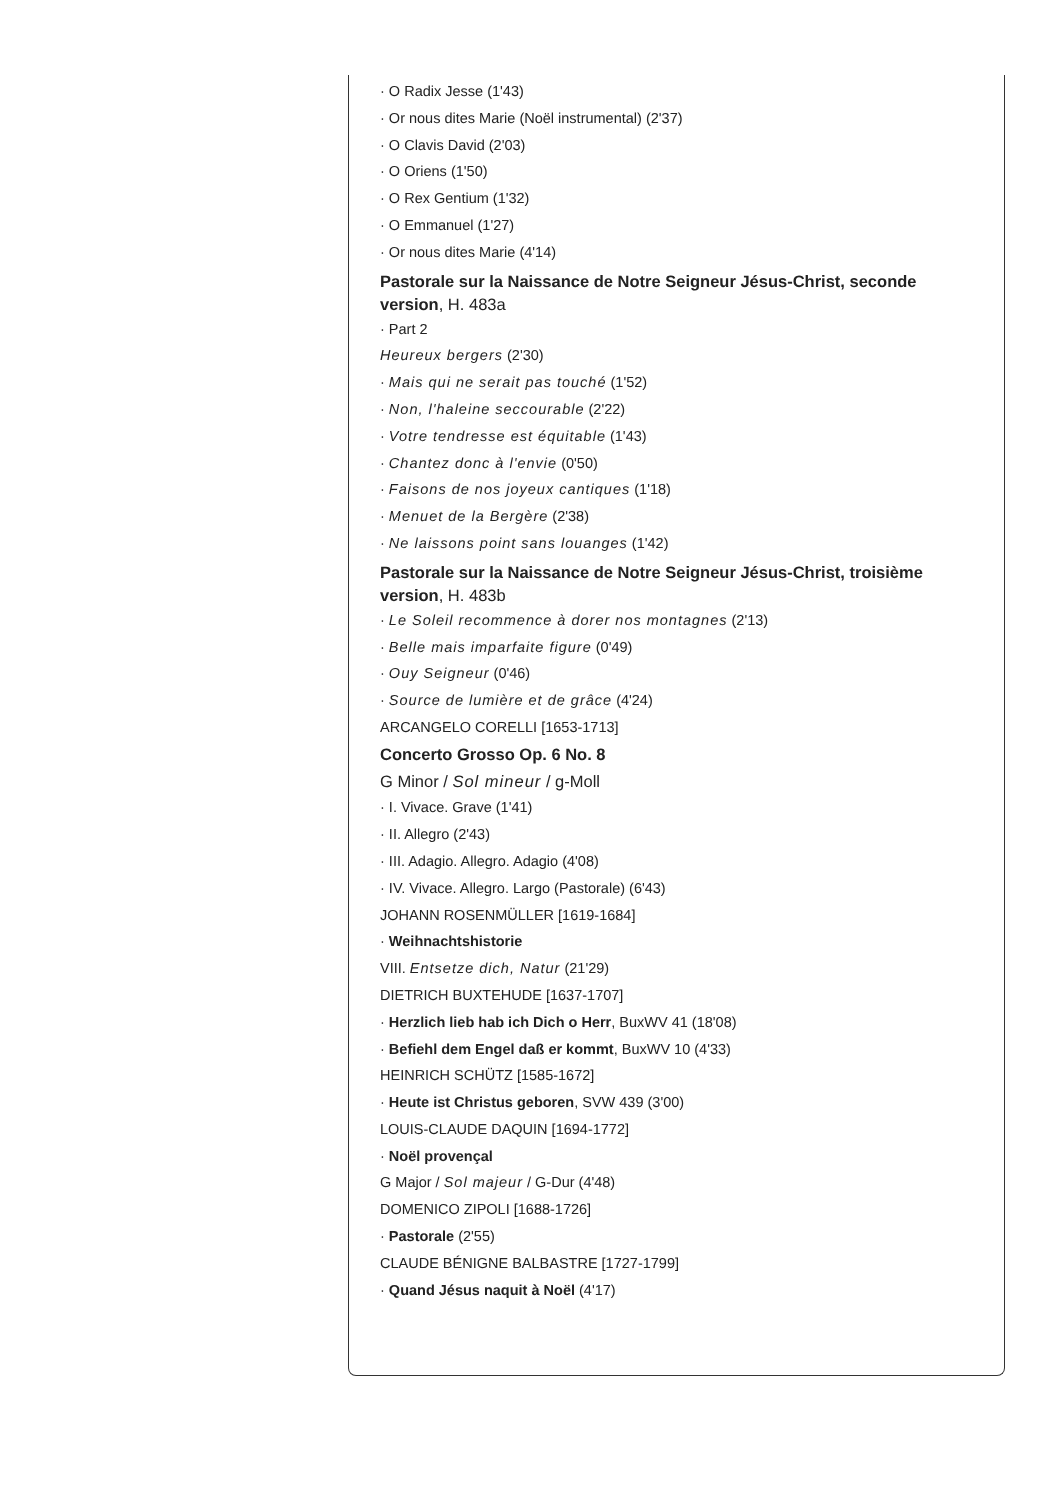· O Radix Jesse (1'43)
· Or nous dites Marie (Noël instrumental) (2'37)
· O Clavis David (2'03)
· O Oriens (1'50)
· O Rex Gentium (1'32)
· O Emmanuel (1'27)
· Or nous dites Marie (4'14)
Pastorale sur la Naissance de Notre Seigneur Jésus-Christ, seconde version, H. 483a
· Part 2
Heureux bergers (2'30)
· Mais qui ne serait pas touché (1'52)
· Non, l'haleine seccourable (2'22)
· Votre tendresse est équitable (1'43)
· Chantez donc à l'envie (0'50)
· Faisons de nos joyeux cantiques (1'18)
· Menuet de la Bergère (2'38)
· Ne laissons point sans louanges (1'42)
Pastorale sur la Naissance de Notre Seigneur Jésus-Christ, troisième version, H. 483b
· Le Soleil recommence à dorer nos montagnes (2'13)
· Belle mais imparfaite figure (0'49)
· Ouy Seigneur (0'46)
· Source de lumière et de grâce (4'24)
ARCANGELO CORELLI [1653-1713]
Concerto Grosso Op. 6 No. 8
G Minor / Sol mineur / g-Moll
· I. Vivace. Grave (1'41)
· II. Allegro (2'43)
· III. Adagio. Allegro. Adagio (4'08)
· IV. Vivace. Allegro. Largo (Pastorale) (6'43)
JOHANN ROSENMÜLLER [1619-1684]
· Weihnachtshistorie
VIII. Entsetze dich, Natur (21'29)
DIETRICH BUXTEHUDE [1637-1707]
· Herzlich lieb hab ich Dich o Herr, BuxWV 41 (18'08)
· Befiehl dem Engel daß er kommt, BuxWV 10 (4'33)
HEINRICH SCHÜTZ [1585-1672]
· Heute ist Christus geboren, SVW 439 (3'00)
LOUIS-CLAUDE DAQUIN [1694-1772]
· Noël provençal
G Major / Sol majeur / G-Dur (4'48)
DOMENICO ZIPOLI [1688-1726]
· Pastorale (2'55)
CLAUDE BÉNIGNE BALBASTRE [1727-1799]
· Quand Jésus naquit à Noël (4'17)